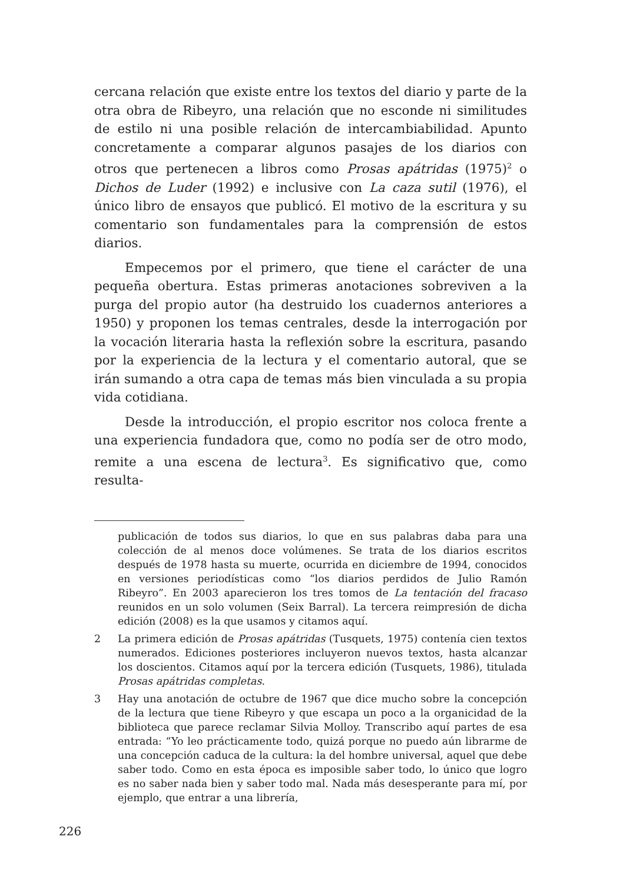cercana relación que existe entre los textos del diario y parte de la otra obra de Ribeyro, una relación que no esconde ni similitudes de estilo ni una posible relación de intercambiabilidad. Apunto concretamente a comparar algunos pasajes de los diarios con otros que pertenecen a libros como Prosas apátridas (1975)<sup>2</sup> o Dichos de Luder (1992) e inclusive con La caza sutil (1976), el único libro de ensayos que publicó. El motivo de la escritura y su comentario son fundamentales para la comprensión de estos diarios.
Empecemos por el primero, que tiene el carácter de una pequeña obertura. Estas primeras anotaciones sobreviven a la purga del propio autor (ha destruido los cuadernos anteriores a 1950) y proponen los temas centrales, desde la interrogación por la vocación literaria hasta la reflexión sobre la escritura, pasando por la experiencia de la lectura y el comentario autoral, que se irán sumando a otra capa de temas más bien vinculada a su propia vida cotidiana.
Desde la introducción, el propio escritor nos coloca frente a una experiencia fundadora que, como no podía ser de otro modo, remite a una escena de lectura<sup>3</sup>. Es significativo que, como resulta-
publicación de todos sus diarios, lo que en sus palabras daba para una colección de al menos doce volúmenes. Se trata de los diarios escritos después de 1978 hasta su muerte, ocurrida en diciembre de 1994, conocidos en versiones periodísticas como “los diarios perdidos de Julio Ramón Ribeyro”. En 2003 aparecieron los tres tomos de La tentación del fracaso reunidos en un solo volumen (Seix Barral). La tercera reimpresión de dicha edición (2008) es la que usamos y citamos aquí.
2 La primera edición de Prosas apátridas (Tusquets, 1975) contenía cien textos numerados. Ediciones posteriores incluyeron nuevos textos, hasta alcanzar los doscientos. Citamos aquí por la tercera edición (Tusquets, 1986), titulada Prosas apátridas completas.
3 Hay una anotación de octubre de 1967 que dice mucho sobre la concepción de la lectura que tiene Ribeyro y que escapa un poco a la organicidad de la biblioteca que parece reclamar Silvia Molloy. Transcribo aquí partes de esa entrada: “Yo leo prácticamente todo, quizá porque no puedo aún librarme de una concepción caduca de la cultura: la del hombre universal, aquel que debe saber todo. Como en esta época es imposible saber todo, lo único que logro es no saber nada bien y saber todo mal. Nada más desesperante para mí, por ejemplo, que entrar a una librería,
226